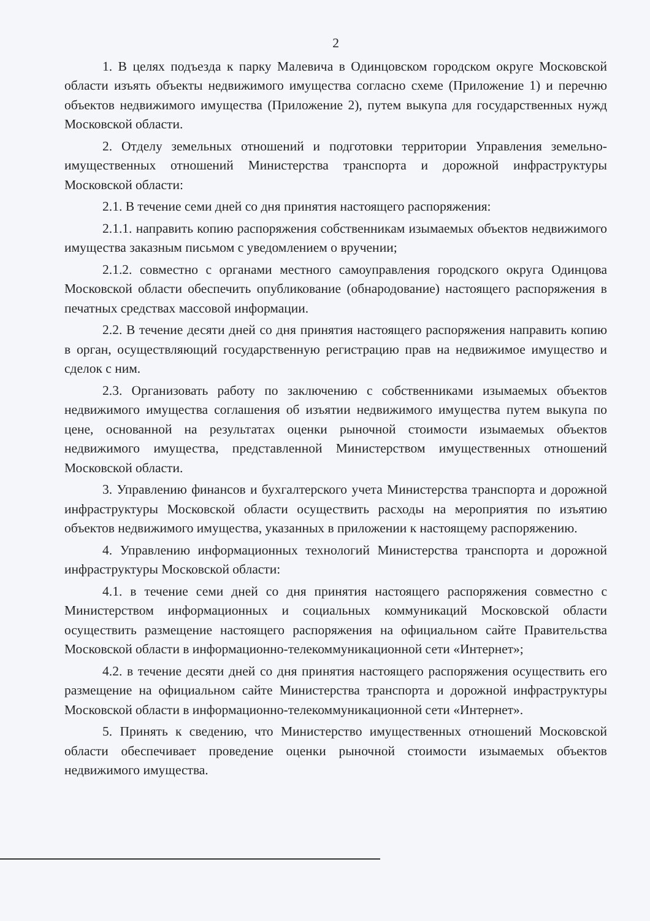2
1. В целях подъезда к парку Малевича в Одинцовском городском округе Московской области изъять объекты недвижимого имущества согласно схеме (Приложение 1) и перечню объектов недвижимого имущества (Приложение 2), путем выкупа для государственных нужд Московской области.
2. Отделу земельных отношений и подготовки территории Управления земельно-имущественных отношений Министерства транспорта и дорожной инфраструктуры Московской области:
2.1. В течение семи дней со дня принятия настоящего распоряжения:
2.1.1. направить копию распоряжения собственникам изымаемых объектов недвижимого имущества заказным письмом с уведомлением о вручении;
2.1.2. совместно с органами местного самоуправления городского округа Одинцова Московской области обеспечить опубликование (обнародование) настоящего распоряжения в печатных средствах массовой информации.
2.2. В течение десяти дней со дня принятия настоящего распоряжения направить копию в орган, осуществляющий государственную регистрацию прав на недвижимое имущество и сделок с ним.
2.3. Организовать работу по заключению с собственниками изымаемых объектов недвижимого имущества соглашения об изъятии недвижимого имущества путем выкупа по цене, основанной на результатах оценки рыночной стоимости изымаемых объектов недвижимого имущества, представленной Министерством имущественных отношений Московской области.
3. Управлению финансов и бухгалтерского учета Министерства транспорта и дорожной инфраструктуры Московской области осуществить расходы на мероприятия по изъятию объектов недвижимого имущества, указанных в приложении к настоящему распоряжению.
4. Управлению информационных технологий Министерства транспорта и дорожной инфраструктуры Московской области:
4.1. в течение семи дней со дня принятия настоящего распоряжения совместно с Министерством информационных и социальных коммуникаций Московской области осуществить размещение настоящего распоряжения на официальном сайте Правительства Московской области в информационно-телекоммуникационной сети «Интернет»;
4.2. в течение десяти дней со дня принятия настоящего распоряжения осуществить его размещение на официальном сайте Министерства транспорта и дорожной инфраструктуры Московской области в информационно-телекоммуникационной сети «Интернет».
5. Принять к сведению, что Министерство имущественных отношений Московской области обеспечивает проведение оценки рыночной стоимости изымаемых объектов недвижимого имущества.